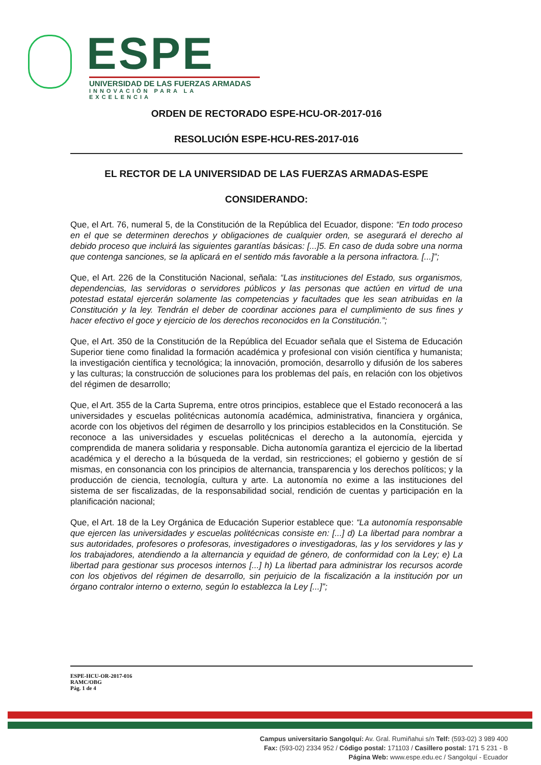ESPE
UNIVERSIDAD DE LAS FUERZAS ARMADAS
INNOVACIÓN PARA LA EXCELENCIA
ORDEN DE RECTORADO ESPE-HCU-OR-2017-016
RESOLUCIÓN ESPE-HCU-RES-2017-016
EL RECTOR DE LA UNIVERSIDAD DE LAS FUERZAS ARMADAS-ESPE
CONSIDERANDO:
Que, el Art. 76, numeral 5, de la Constitución de la República del Ecuador, dispone: “En todo proceso en el que se determinen derechos y obligaciones de cualquier orden, se asegurará el derecho al debido proceso que incluirá las siguientes garantías básicas: [...]5. En caso de duda sobre una norma que contenga sanciones, se la aplicará en el sentido más favorable a la persona infractora. [...]”;
Que, el Art. 226 de la Constitución Nacional, señala: “Las instituciones del Estado, sus organismos, dependencias, las servidoras o servidores públicos y las personas que actúen en virtud de una potestad estatal ejercerán solamente las competencias y facultades que les sean atribuidas en la Constitución y la ley. Tendrán el deber de coordinar acciones para el cumplimiento de sus fines y hacer efectivo el goce y ejercicio de los derechos reconocidos en la Constitución.”;
Que, el Art. 350 de la Constitución de la República del Ecuador señala que el Sistema de Educación Superior tiene como finalidad la formación académica y profesional con visión científica y humanista; la investigación científica y tecnológica; la innovación, promoción, desarrollo y difusión de los saberes y las culturas; la construcción de soluciones para los problemas del país, en relación con los objetivos del régimen de desarrollo;
Que, el Art. 355 de la Carta Suprema, entre otros principios, establece que el Estado reconocerá a las universidades y escuelas politécnicas autonomía académica, administrativa, financiera y orgánica, acorde con los objetivos del régimen de desarrollo y los principios establecidos en la Constitución. Se reconoce a las universidades y escuelas politécnicas el derecho a la autonomía, ejercida y comprendida de manera solidaria y responsable. Dicha autonomía garantiza el ejercicio de la libertad académica y el derecho a la búsqueda de la verdad, sin restricciones; el gobierno y gestión de sí mismas, en consonancia con los principios de alternancia, transparencia y los derechos políticos; y la producción de ciencia, tecnología, cultura y arte. La autonomía no exime a las instituciones del sistema de ser fiscalizadas, de la responsabilidad social, rendición de cuentas y participación en la planificación nacional;
Que, el Art. 18 de la Ley Orgánica de Educación Superior establece que: “La autonomía responsable que ejercen las universidades y escuelas politécnicas consiste en: [...] d) La libertad para nombrar a sus autoridades, profesores o profesoras, investigadores o investigadoras, las y los servidores y las y los trabajadores, atendiendo a la alternancia y equidad de género, de conformidad con la Ley; e) La libertad para gestionar sus procesos internos [...] h) La libertad para administrar los recursos acorde con los objetivos del régimen de desarrollo, sin perjuicio de la fiscalización a la institución por un órgano contralor interno o externo, según lo establezca la Ley [...]”;
ESPE-HCU-OR-2017-016
RAMC/OBG
Pág. 1 de 4
Campus universitario Sangolquí: Av. Gral. Rumiñahui s/n Telf: (593-02) 3 989 400
Fax: (593-02) 2334 952 / Código postal: 171103 / Casillero postal: 171 5 231 - B
Página Web: www.espe.edu.ec / Sangolquí - Ecuador